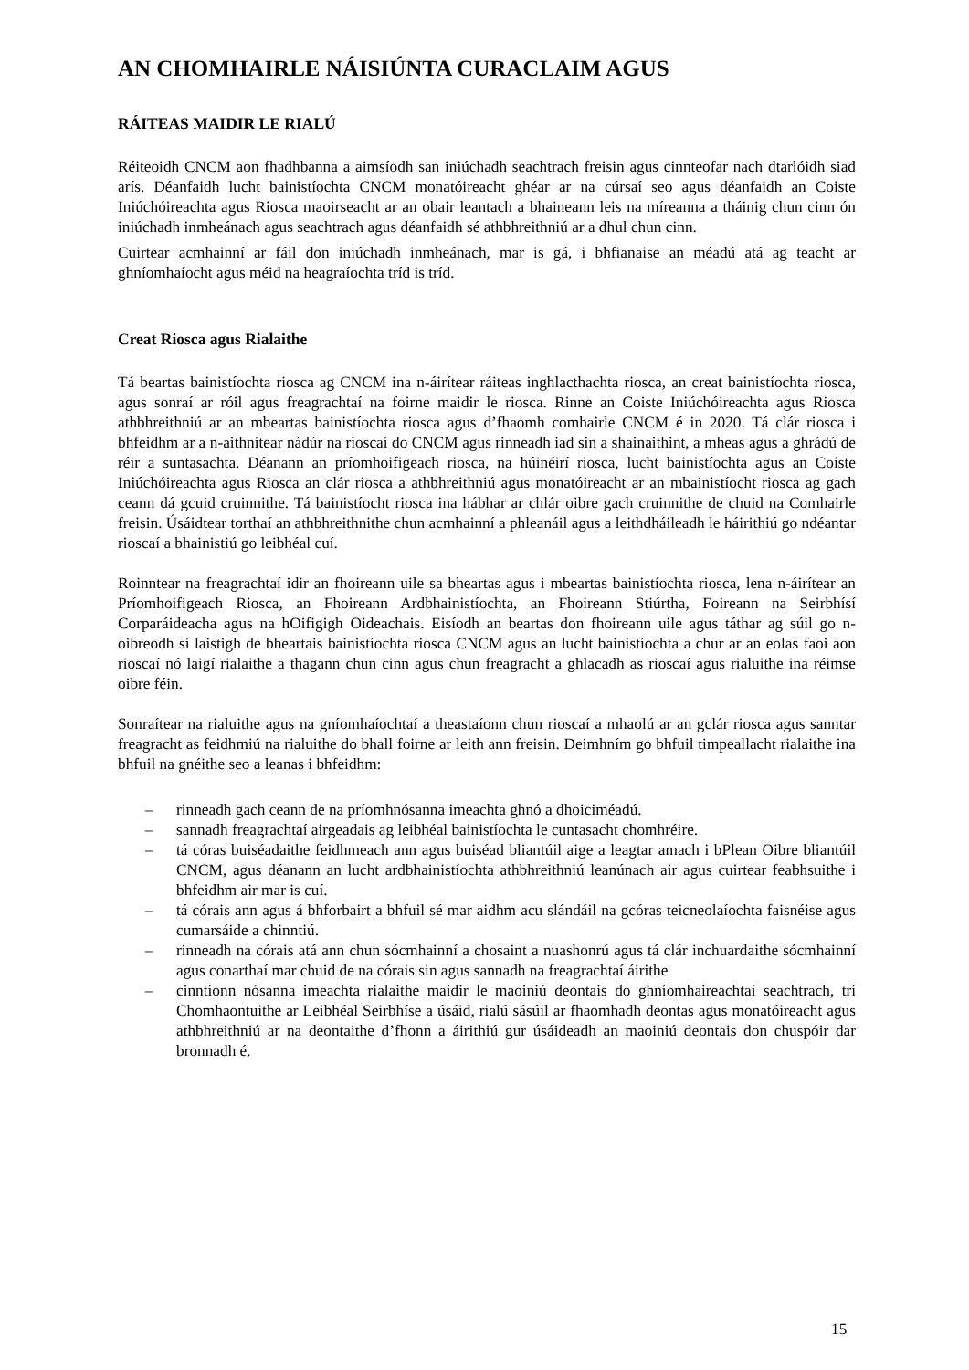AN CHOMHAIRLE NÁISIÚNTA CURACLAIM AGUS
RÁITEAS MAIDIR LE RIALÚ
Réiteoidh CNCM aon fhadhbanna a aimsíodh san iniúchadh seachtrach freisin agus cinnteofar nach dtarlóidh siad arís. Déanfaidh lucht bainistíochta CNCM monatóireacht ghéar ar na cúrsaí seo agus déanfaidh an Coiste Iniúchóireachta agus Riosca maoirseacht ar an obair leantach a bhaineann leis na míreanna a tháinig chun cinn ón iniúchadh inmheánach agus seachtrach agus déanfaidh sé athbhreithniú ar a dhul chun cinn.
Cuirtear acmhainní ar fáil don iniúchadh inmheánach, mar is gá, i bhfianaise an méadú atá ag teacht ar ghníomhaíocht agus méid na heagraíochta tríd is tríd.
Creat Riosca agus Rialaithe
Tá beartas bainistíochta riosca ag CNCM ina n-áirítear ráiteas inghlacthachta riosca, an creat bainistíochta riosca, agus sonraí ar róil agus freagrachtaí na foirne maidir le riosca. Rinne an Coiste Iniúchóireachta agus Riosca athbhreithniú ar an mbeartas bainistíochta riosca agus d’fhaomh comhairle CNCM é in 2020. Tá clár riosca i bhfeidhm ar a n-aithnítear nádúr na rioscaí do CNCM agus rinneadh iad sin a shainaithint, a mheas agus a ghrádú de réir a suntasachta. Déanann an príomhoifigeach riosca, na húinéirí riosca, lucht bainistíochta agus an Coiste Iniúchóireachta agus Riosca an clár riosca a athbhreithniú agus monatóireacht ar an mbainistíocht riosca ag gach ceann dá gcuid cruinnithe. Tá bainistíocht riosca ina hábhar ar chlár oibre gach cruinnithe de chuid na Comhairle freisin. Úsáidtear torthaí an athbhreithnithe chun acmhainní a phleanáil agus a leithdháileadh le háirithiú go ndéantar rioscaí a bhainistiú go leibhéal cuí.
Roinntear na freagrachtaí idir an fhoireann uile sa bheartas agus i mbeartas bainistíochta riosca, lena n-áirítear an Príomhoifigeach Riosca, an Fhoireann Ardbhainistíochta, an Fhoireann Stiúrtha, Foireann na Seirbhísí Corparáideacha agus na hOifigigh Oideachais. Eisíodh an beartas don fhoireann uile agus táthar ag súil go n-oibreodh sí laistigh de bheartais bainistíochta riosca CNCM agus an lucht bainistíochta a chur ar an eolas faoi aon rioscaí nó laigí rialaithe a thagann chun cinn agus chun freagracht a ghlacadh as rioscaí agus rialuithe ina réimse oibre féin.
Sonraítear na rialuithe agus na gníomhaíochtaí a theastaíonn chun rioscaí a mhaolú ar an gclár riosca agus sanntar freagracht as feidhmiú na rialuithe do bhall foirne ar leith ann freisin. Deimhním go bhfuil timpeallacht rialaithe ina bhfuil na gnéithe seo a leanas i bhfeidhm:
– rinneadh gach ceann de na príomhnósanna imeachta ghnó a dhoiciméadú.
– sannadh freagrachtaí airgeadais ag leibhéal bainistíochta le cuntasacht chomhréire.
– tá córas buiséadaithe feidhmeach ann agus buiséad bliantúil aige a leagtar amach i bPlean Oibre bliantúil CNCM, agus déanann an lucht ardbhainistíochta athbhreithniú leanúnach air agus cuirtear feabhsuithe i bhfeidhm air mar is cuí.
– tá córais ann agus á bhforbairt a bhfuil sé mar aidhm acu slándáil na gcóras teicneolaíochta faisnéise agus cumarsáide a chinntiú.
– rinneadh na córais atá ann chun sócmhainní a chosaint a nuashonrú agus tá clár inchuardaithe sócmhainní agus conarthaí mar chuid de na córais sin agus sannadh na freagrachtaí áirithe
– cinntíonn nósanna imeachta rialaithe maidir le maoiniú deontais do ghníomhaireachtaí seachtrach, trí Chomhaontuithe ar Leibhéal Seirbhíse a úsáid, rialú sásúil ar fhaomhadh deontas agus monatóireacht agus athbhreithniú ar na deontaithe d’fhonn a áirithiú gur úsáideadh an maoiniú deontais don chuspóir dar bronnadh é.
15